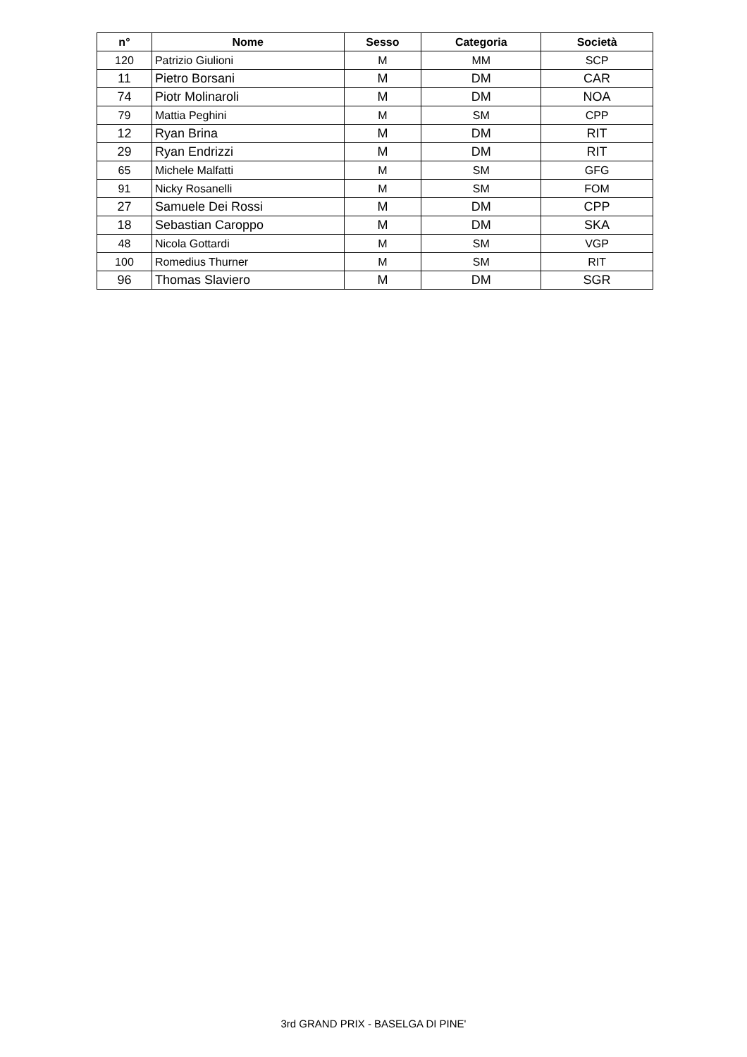| n° | Nome | Sesso | Categoria | Società |
| --- | --- | --- | --- | --- |
| 120 | Patrizio Giulioni | M | MM | SCP |
| 11 | Pietro Borsani | M | DM | CAR |
| 74 | Piotr Molinaroli | M | DM | NOA |
| 79 | Mattia Peghini | M | SM | CPP |
| 12 | Ryan Brina | M | DM | RIT |
| 29 | Ryan Endrizzi | M | DM | RIT |
| 65 | Michele Malfatti | M | SM | GFG |
| 91 | Nicky Rosanelli | M | SM | FOM |
| 27 | Samuele Dei Rossi | M | DM | CPP |
| 18 | Sebastian Caroppo | M | DM | SKA |
| 48 | Nicola Gottardi | M | SM | VGP |
| 100 | Romedius Thurner | M | SM | RIT |
| 96 | Thomas Slaviero | M | DM | SGR |
3rd GRAND PRIX - BASELGA DI PINE'